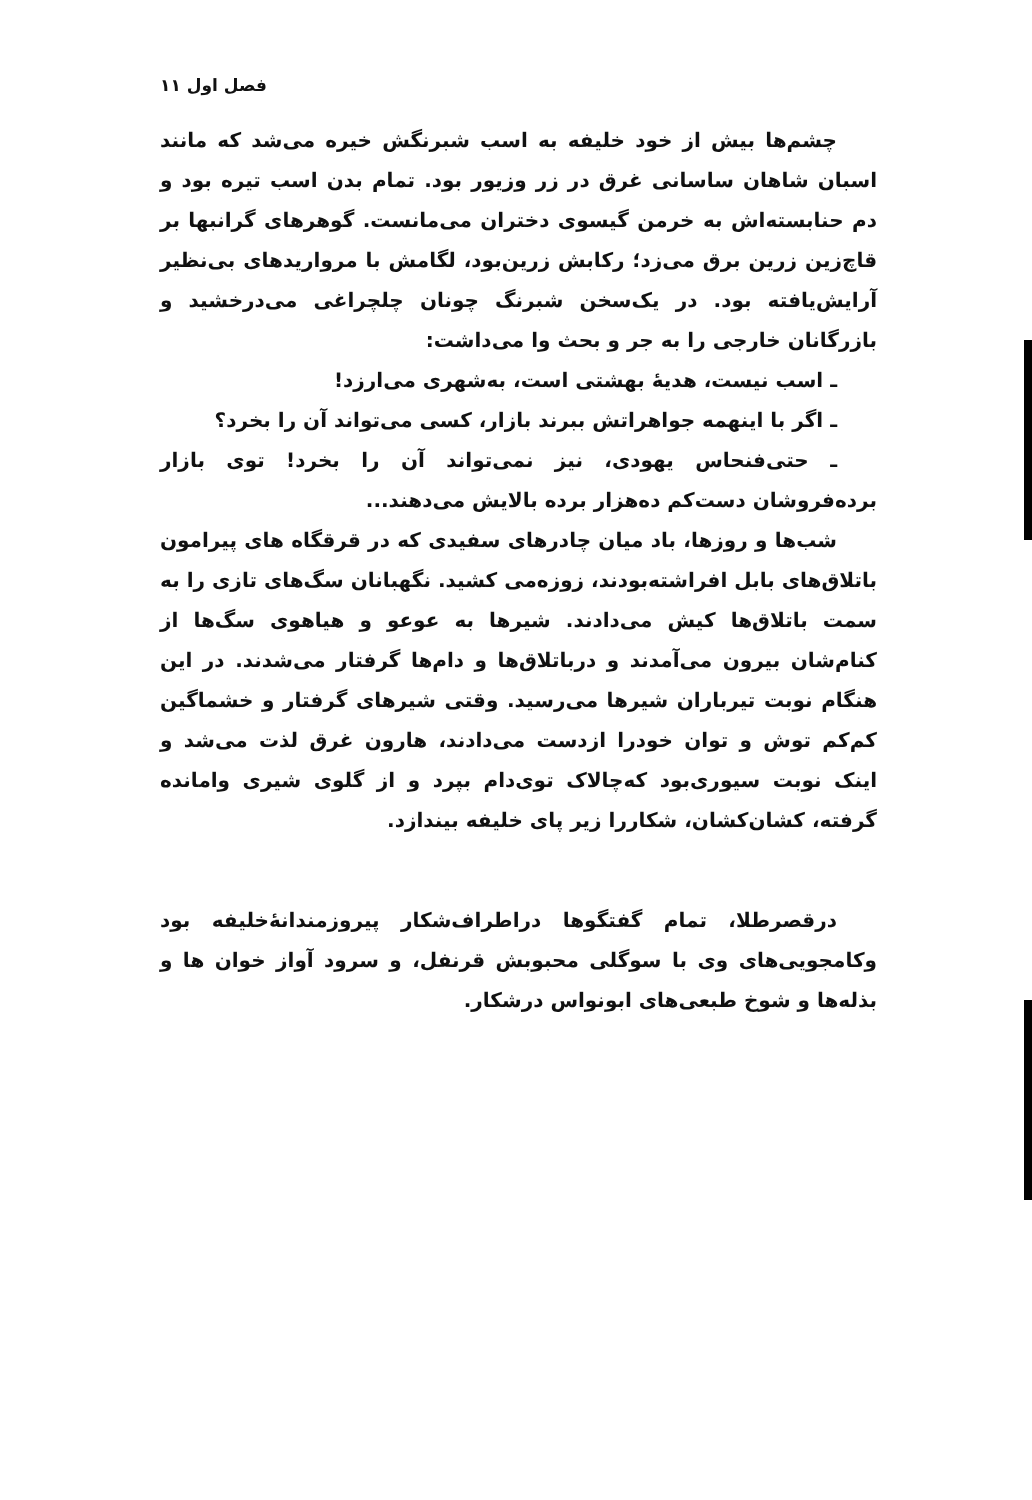فصل اول ۱۱
چشم‌ها بیش از خود خلیفه به اسب شبرنگش خیره می‌شد که مانند اسبان شاهان ساسانی غرق در زر وزیور بود. تمام بدن اسب تیره بود و دم حنابسته‌اش به خرمن گیسوی دختران می‌مانست. گوهر‌های گرانبها بر قاچ‌زین زرین برق می‌زد؛ رکابش زرین‌بود، لگامش با مرواریدهای بی‌نظیر آرایش‌یافته بود. در یک‌سخن شبرنگ چو‌نان چلچراغی می‌درخشید و بازرگانان خارجی را به جر و بحث وا می‌داشت:
ـ اسب نیست، هدیهٔ بهشتی است، به‌شهری می‌ارزد!
ـ اگر با اینهمه جواهراتش ببرند بازار، کسی می‌تواند آن را بخرد؟
ـ حتی‌فنحاس یهودی، نیز نمی‌تواند آن را بخرد! توی بازار برده‌فروشان دست‌کم ده‌هزار برده بالایش می‌دهند...
شب‌ها و روزها، باد میان چادرهای سفیدی که در قرقگاه های پیرامون باتلاق‌های بابل افراشته‌بودند، زوزه‌می کشید. نگهبانان سگ‌های تازی را به سمت باتلاق‌ها کیش می‌دادند. شیرها به عوعو و هیاهوی سگ‌ها از کنام‌شان بیرون می‌آمدند و درباتلاق‌ها و دام‌ها گرفتار می‌شدند. در این هنگام نوبت تیرباران شیرها می‌رسید. وقتی شیرهای گرفتار و خشماگین کم‌کم توش و توان خودرا ازدست می‌دادند، هارون غرق لذت می‌شد و اینک نوبت سیوری‌بود که‌چالاک توی‌دام بپرد و از گلوی شیری وامانده گرفته، کشان‌کشان، شکاررا زیر پای خلیفه بیندازد.
درقصرطلا، تمام گفتگوها دراطراف‌شکار پیروزمندانهٔ‌خلیفه بود وکامجویی‌های وی با سوگلی محبوبش قرنفل، و سرود آواز خوان ها و بذله‌ها و شوخ طبعی‌های ابونواس درشکار.